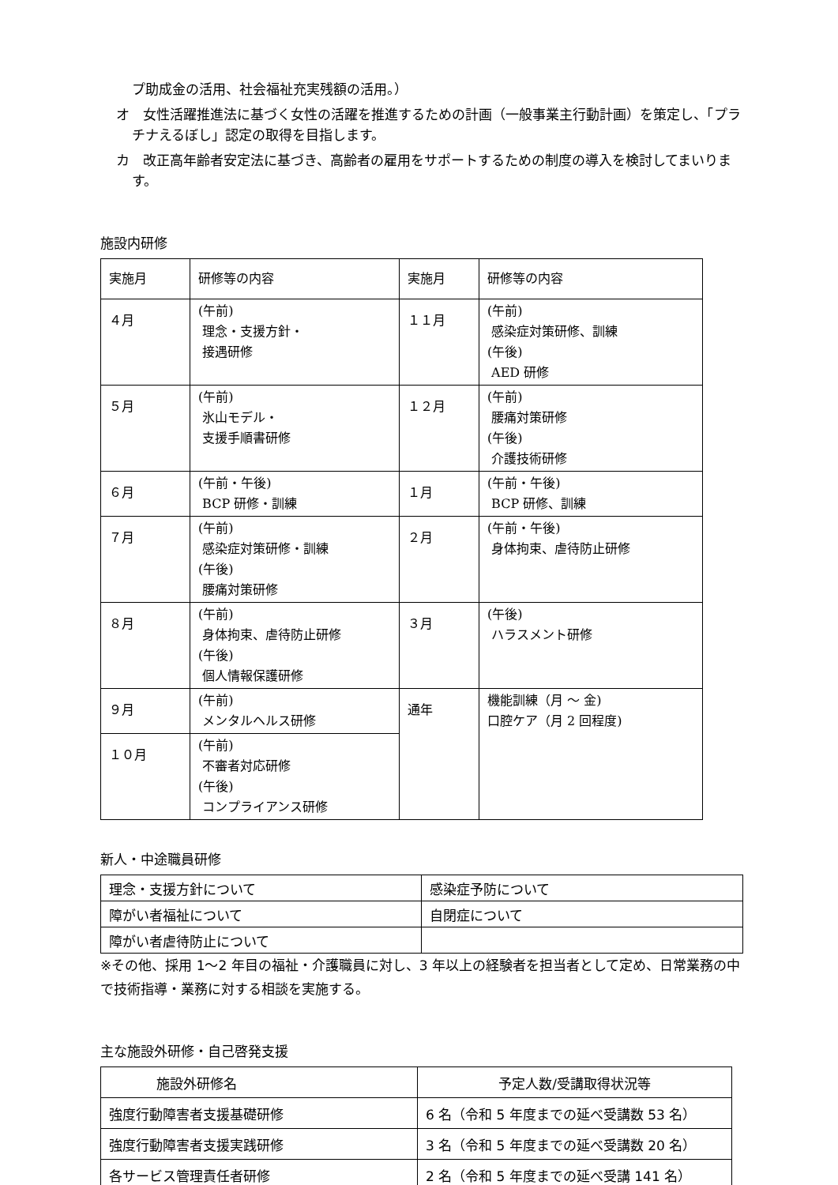プ助成金の活用、社会福祉充実残額の活用。）
オ　女性活躍推進法に基づく女性の活躍を推進するための計画（一般事業主行動計画）を策定し、「プラチナえるぼし」認定の取得を目指します。
カ　改正高年齢者安定法に基づき、高齢者の雇用をサポートするための制度の導入を検討してまいります。
施設内研修
| 実施月 | 研修等の内容 | 実施月 | 研修等の内容 |
| --- | --- | --- | --- |
| ４月 | (午前) 理念・支援方針・ 接遇研修 | １１月 | (午前) 感染症対策研修、訓練 (午後) AED 研修 |
| ５月 | (午前) 氷山モデル・ 支援手順書研修 | １２月 | (午前) 腰痛対策研修 (午後) 介護技術研修 |
| ６月 | (午前・午後) BCP 研修・訓練 | １月 | (午前・午後) BCP 研修、訓練 |
| ７月 | (午前) 感染症対策研修・訓練 (午後) 腰痛対策研修 | ２月 | (午前・午後) 身体拘束、虐待防止研修 |
| ８月 | (午前) 身体拘束、虐待防止研修 (午後) 個人情報保護研修 | ３月 | (午後) ハラスメント研修 |
| ９月 | (午前) メンタルヘルス研修 | 通年 | 機能訓練（月 ～ 金) 口腔ケア（月 2 回程度) |
| １０月 | (午前) 不審者対応研修 (午後) コンプライアンス研修 | | |
新人・中途職員研修
| 理念・支援方針について | 感染症予防について |
| 障がい者福祉について | 自閉症について |
| 障がい者虐待防止について | |
※その他、採用 1～2 年目の福祉・介護職員に対し、3 年以上の経験者を担当者として定め、日常業務の中で技術指導・業務に対する相談を実施する。
主な施設外研修・自己啓発支援
| 施設外研修名 | 予定人数/受講取得状況等 |
| --- | --- |
| 強度行動障害者支援基礎研修 | 6 名（令和 5 年度までの延べ受講数 53 名） |
| 強度行動障害者支援実践研修 | 3 名（令和 5 年度までの延べ受講数 20 名） |
| 各サービス管理責任者研修 | 2 名（令和 5 年度までの延べ受講 141 名） |